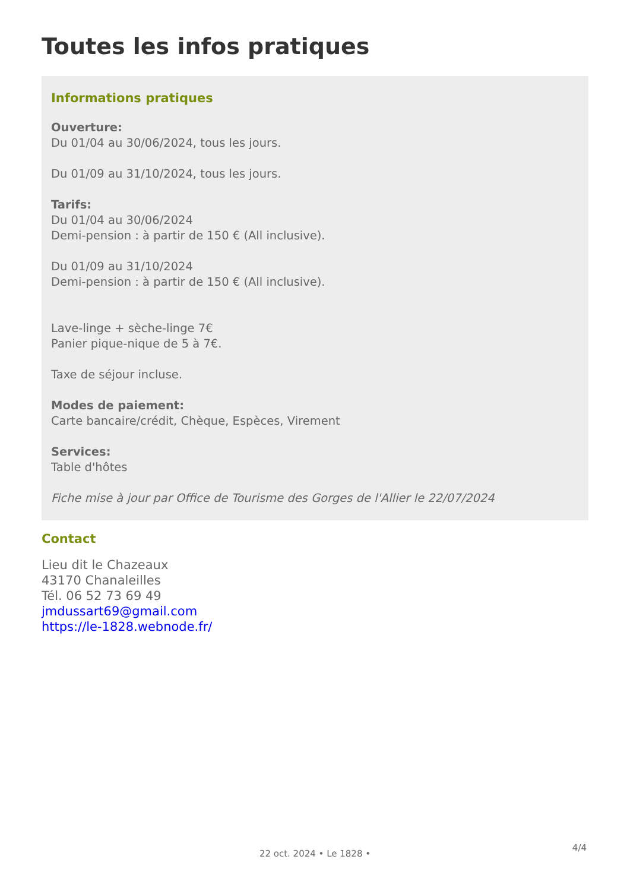Toutes les infos pratiques
Informations pratiques
Ouverture:
Du 01/04 au 30/06/2024, tous les jours.
Du 01/09 au 31/10/2024, tous les jours.
Tarifs:
Du 01/04 au 30/06/2024
Demi-pension : à partir de 150 € (All inclusive).
Du 01/09 au 31/10/2024
Demi-pension : à partir de 150 € (All inclusive).
Lave-linge + sèche-linge 7€
Panier pique-nique de 5 à 7€.
Taxe de séjour incluse.
Modes de paiement:
Carte bancaire/crédit, Chèque, Espèces, Virement
Services:
Table d'hôtes
Fiche mise à jour par Office de Tourisme des Gorges de l'Allier le 22/07/2024
Contact
Lieu dit le Chazeaux
43170 Chanaleilles
Tél. 06 52 73 69 49
jmdussart69@gmail.com
https://le-1828.webnode.fr/
4/4
22 oct. 2024 • Le 1828 •